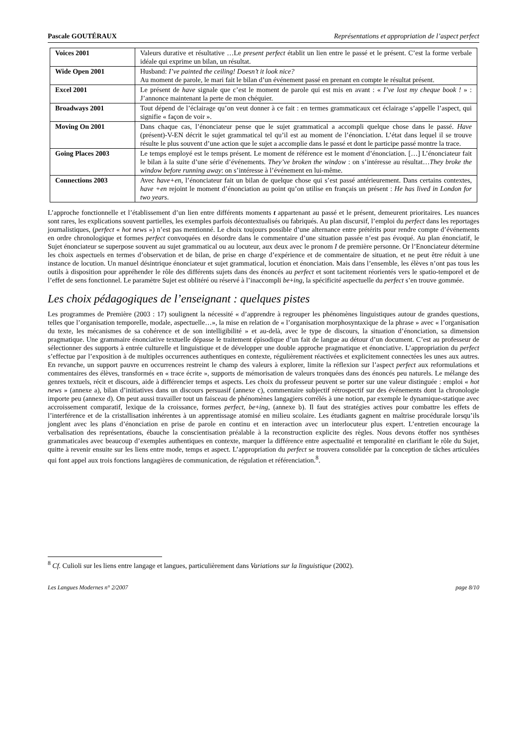Pascale GOUTÉRAUX Représentations et appropriation de l’aspect perfect
| Voices 2001 | Valeurs durative et résultative …Le present perfect établit un lien entre le passé et le présent. C’est la forme verbale idéale qui exprime un bilan, un résultat. |
| Wide Open 2001 | Husband: I’ve painted the ceiling! Doesn’t it look nice? Au moment de parole, le mari fait le bilan d’un événement passé en prenant en compte le résultat présent. |
| Excel 2001 | Le présent de have signale que c’est le moment de parole qui est mis en avant : « I’ve lost my cheque book ! » : J’annonce maintenant la perte de mon chéquier. |
| Broadways 2001 | Tout dépend de l’éclairage qu’on veut donner à ce fait : en termes grammaticaux cet éclairage s’appelle l’aspect, qui signifie « façon de voir ». |
| Moving On 2001 | Dans chaque cas, l’énonciateur pense que le sujet grammatical a accompli quelque chose dans le passé. Have (présent)-V-EN décrit le sujet grammatical tel qu’il est au moment de l’énonciation. L’état dans lequel il se trouve résulte le plus souvent d’une action que le sujet a accomplie dans le passé et dont le participe passé montre la trace. |
| Going Places 2003 | Le temps employé est le temps présent. Le moment de référence est le moment d’énonciation. […] L’énonciateur fait le bilan à la suite d’une série d’événements. They’ve broken the window : on s’intéresse au résultat… They broke the window before running away : on s’intéresse à l’événement en lui-même. |
| Connections 2003 | Avec have+en , l’énonciateur fait un bilan de quelque chose qui s’est passé antérieurement. Dans certains contextes, have +en rejoint le moment d’énonciation au point qu’on utilise en français un présent : He has lived in London for two years . |
L’approche fonctionnelle et l’établissement d’un lien entre différents moments t appartenant au passé et le présent, demeurent prioritaires. Les nuances sont rares, les explications souvent partielles, les exemples parfois décontextualisés ou fabriqués. Au plan discursif, l’emploi du perfect dans les reportages journalistiques, (perfect « hot news ») n’est pas mentionné. Le choix toujours possible d’une alternance entre prétérits pour rendre compte d’événements en ordre chronologique et formes perfect convoquées en désordre dans le commentaire d’une situation passée n’est pas évoqué. Au plan énonciatif, le Sujet énonciateur se superpose souvent au sujet grammatical ou au locuteur, aux deux avec le pronom I de première personne. Or l’Enonciateur détermine les choix aspectuels en termes d’observation et de bilan, de prise en charge d’expérience et de commentaire de situation, et ne peut être réduit à une instance de locution. Un manuel désintrique énonciateur et sujet grammatical, locution et énonciation. Mais dans l’ensemble, les élèves n’ont pas tous les outils à disposition pour appréhender le rôle des différents sujets dans des énoncés au perfect et sont tacitement réorientés vers le spatio-temporel et de l’effet de sens fonctionnel. Le paramètre Sujet est oblitéré ou réservé à l’inaccompli be+ing, la spécificité aspectuelle du perfect s’en trouve gommée.
Les choix pédagogiques de l’enseignant : quelques pistes
Les programmes de Première (2003 : 17) soulignent la nécessité « d’apprendre à regrouper les phénomènes linguistiques autour de grandes questions, telles que l’organisation temporelle, modale, aspectuelle…», la mise en relation de « l’organisation morphosyntaxique de la phrase » avec « l’organisation du texte, les mécanismes de sa cohérence et de son intelligibilité » et au-delà, avec le type de discours, la situation d’énonciation, sa dimension pragmatique. Une grammaire énonciative textuelle dépasse le traitement épisodique d’un fait de langue au détour d’un document. C’est au professeur de sélectionner des supports à entrée culturelle et linguistique et de développer une double approche pragmatique et énonciative. L’appropriation du perfect s’effectue par l’exposition à de multiples occurrences authentiques en contexte, régulièrement réactivées et explicitement connectées les unes aux autres. En revanche, un support pauvre en occurrences restreint le champ des valeurs à explorer, limite la réflexion sur l’aspect perfect aux reformulations et commentaires des élèves, transformés en « trace écrite », supports de mémorisation de valeurs tronquées dans des énoncés peu naturels. Le mélange des genres textuels, récit et discours, aide à différencier temps et aspects. Les choix du professeur peuvent se porter sur une valeur distinguée : emploi « hot news » (annexe a), bilan d’initiatives dans un discours persuasif (annexe c), commentaire subjectif rétrospectif sur des événements dont la chronologie importe peu (annexe d). On peut aussi travailler tout un faisceau de phénomènes langagiers corrélés à une notion, par exemple le dynamique-statique avec accroissement comparatif, lexique de la croissance, formes perfect, be+ing, (annexe b). Il faut des stratégies actives pour combattre les effets de l’interférence et de la cristallisation inhérentes à un apprentissage atomisé en milieu scolaire. Les étudiants gagnent en maîtrise procédurale lorsqu’ils jonglent avec les plans d’énonciation en prise de parole en continu et en interaction avec un interlocuteur plus expert. L’entretien encourage la verbalisation des représentations, ébauche la conscientisation préalable à la reconstruction explicite des règles. Nous devons étoffer nos synthèses grammaticales avec beaucoup d’exemples authentiques en contexte, marquer la différence entre aspectualité et temporalité en clarifiant le rôle du Sujet, quitte à revenir ensuite sur les liens entre mode, temps et aspect. L’appropriation du perfect se trouvera consolidée par la conception de tâches articulées qui font appel aux trois fonctions langagières de communication, de régulation et référenciation.<sup>8</sup>.
<sup>8</sup> Cf. Culioli sur les liens entre langage et langues, particulièrement dans Variations sur la linguistique (2002).
Les Langues Modernes n° 2/2007 page 8/10